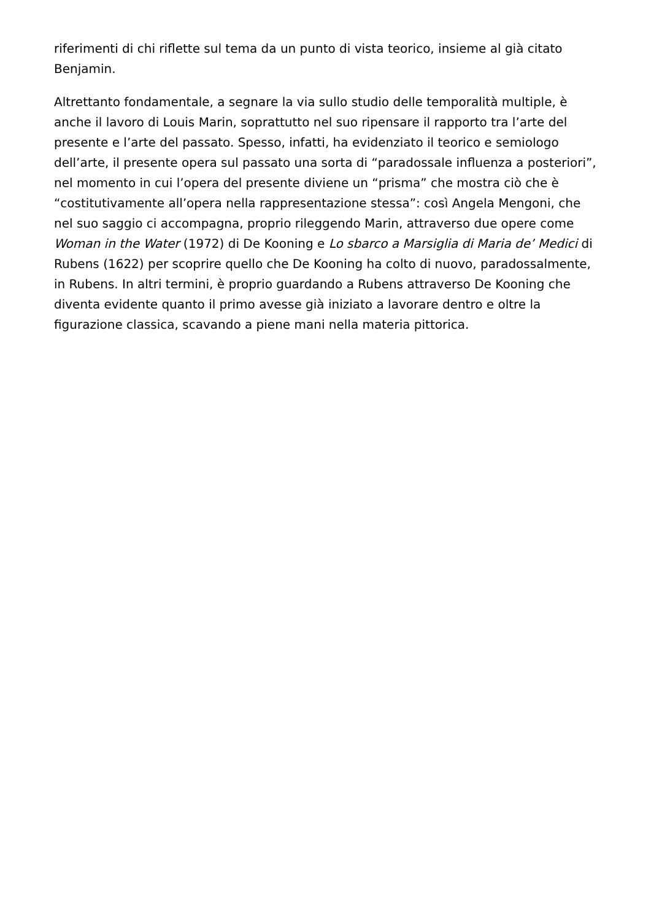riferimenti di chi riflette sul tema da un punto di vista teorico, insieme al già citato Benjamin.
Altrettanto fondamentale, a segnare la via sullo studio delle temporalità multiple, è anche il lavoro di Louis Marin, soprattutto nel suo ripensare il rapporto tra l’arte del presente e l’arte del passato. Spesso, infatti, ha evidenziato il teorico e semiologo dell’arte, il presente opera sul passato una sorta di “paradossale influenza a posteriori”, nel momento in cui l’opera del presente diviene un “prisma” che mostra ciò che è “costitutivamente all’opera nella rappresentazione stessa”: così Angela Mengoni, che nel suo saggio ci accompagna, proprio rileggendo Marin, attraverso due opere come Woman in the Water (1972) di De Kooning e Lo sbarco a Marsiglia di Maria de’ Medici di Rubens (1622) per scoprire quello che De Kooning ha colto di nuovo, paradossalmente, in Rubens. In altri termini, è proprio guardando a Rubens attraverso De Kooning che diventa evidente quanto il primo avesse già iniziato a lavorare dentro e oltre la figurazione classica, scavando a piene mani nella materia pittorica.